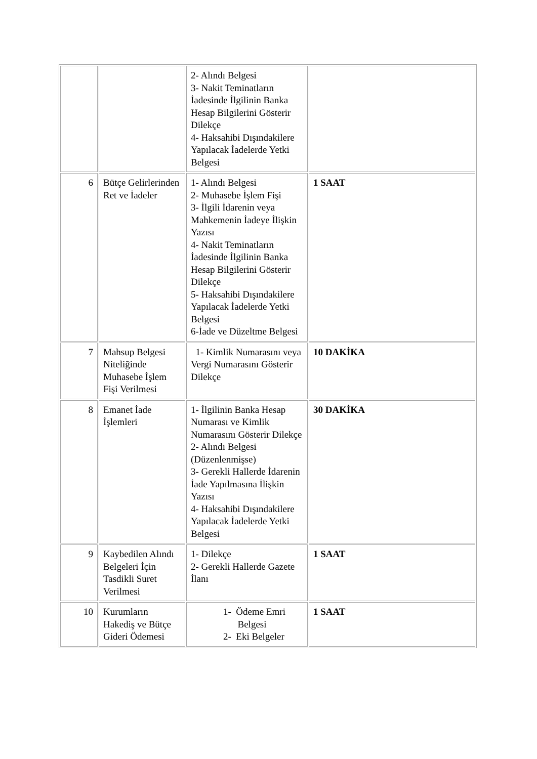| | | 2- Alındı Belgesi 3- Nakit Teminatların İadesinde İlgilinin Banka Hesap Bilgilerini Gösterir Dilekçe 4- Haksahibi Dışındakilere Yapılacak İadelerde Yetki Belgesi | |
| 6 | Bütçe Gelirlerinden Ret ve İadeler | 1- Alındı Belgesi 2- Muhasebe İşlem Fişi 3- İlgili İdarenin veya Mahkemenin İadeye İlişkin Yazısı 4- Nakit Teminatların İadesinde İlgilinin Banka Hesap Bilgilerini Gösterir Dilekçe 5- Haksahibi Dışındakilere Yapılacak İadelerde Yetki Belgesi 6-İade ve Düzeltme Belgesi | 1 SAAT |
| 7 | Mahsup Belgesi Niteliğinde Muhasebe İşlem Fişi Verilmesi | 1- Kimlik Numarasını veya Vergi Numarasını Gösterir Dilekçe | 10 DAKİKA |
| 8 | Emanet İade İşlemleri | 1- İlgilinin Banka Hesap Numarası ve Kimlik Numarasını Gösterir Dilekçe 2- Alındı Belgesi (Düzenlenmişse) 3- Gerekli Hallerde İdarenin İade Yapılmasına İlişkin Yazısı 4- Haksahibi Dışındakilere Yapılacak İadelerde Yetki Belgesi | 30 DAKİKA |
| 9 | Kaybedilen Alındı Belgeleri İçin Tasdikli Suret Verilmesi | 1- Dilekçe 2- Gerekli Hallerde Gazete İlanı | 1 SAAT |
| 10 | Kurumların Hakediş ve Bütçe Gideri Ödemesi | 1- Ödeme Emri Belgesi 2- Eki Belgeler | 1 SAAT |